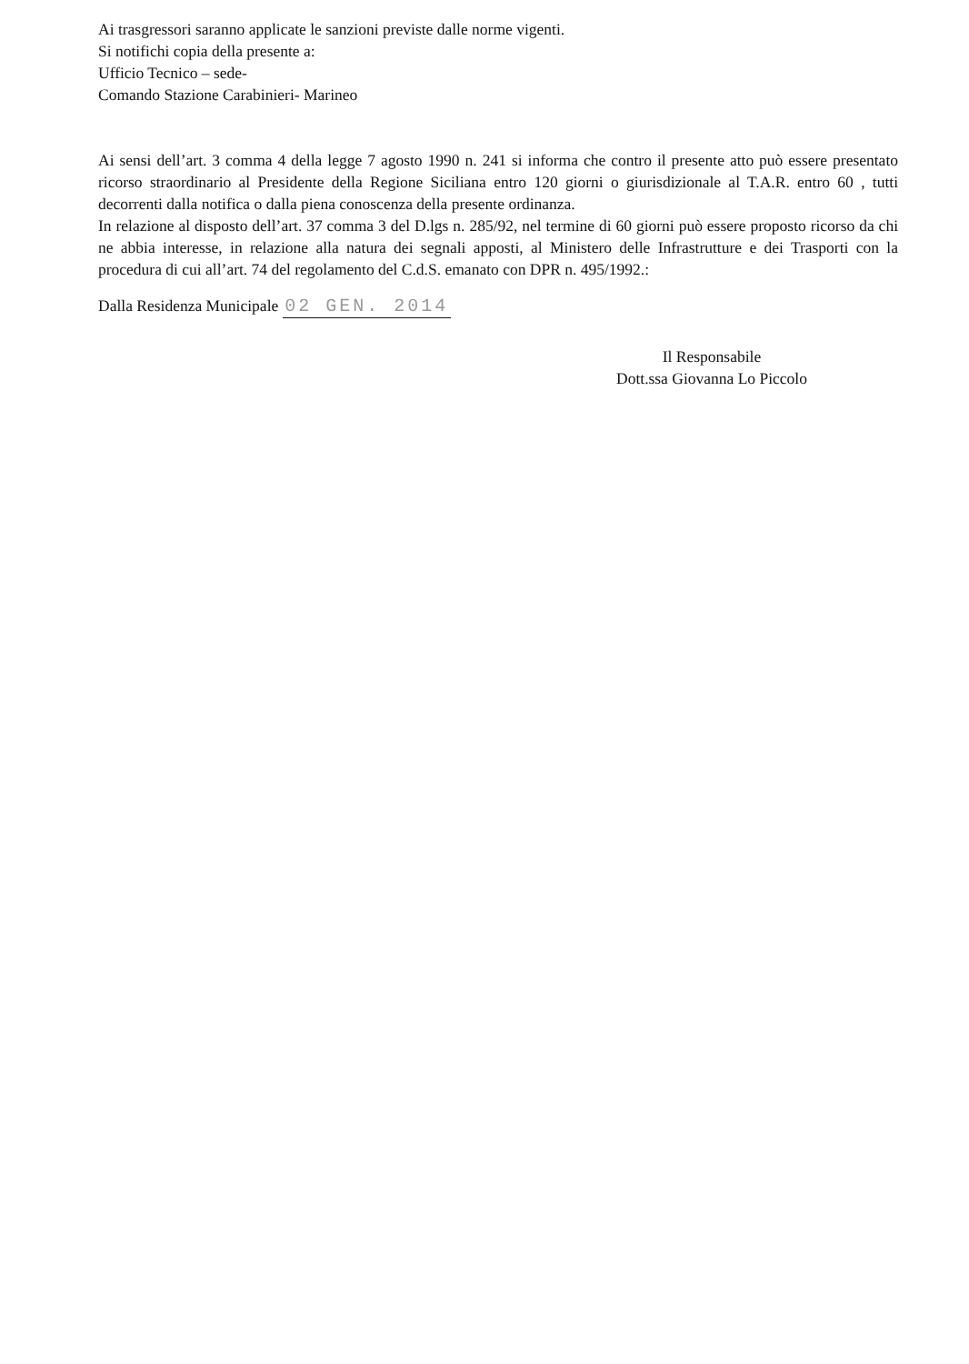Ai trasgressori saranno applicate le sanzioni previste dalle norme vigenti.
Si notifichi copia della presente a:
Ufficio Tecnico – sede-
Comando Stazione Carabinieri- Marineo
Ai sensi dell’art. 3 comma 4 della legge 7 agosto 1990 n. 241 si informa che contro il presente atto può essere presentato ricorso straordinario al Presidente della Regione Siciliana entro 120 giorni o giurisdizionale al T.A.R. entro 60 , tutti decorrenti dalla notifica o dalla piena conoscenza della presente ordinanza.
In relazione al disposto dell’art. 37 comma 3 del D.lgs n. 285/92, nel termine di 60 giorni può essere proposto ricorso da chi ne abbia interesse, in relazione alla natura dei segnali apposti, al Ministero delle Infrastrutture e dei Trasporti con la procedura di cui all’art. 74 del regolamento del C.d.S. emanato con DPR n. 495/1992.:
Dalla Residenza Municipale 02 GEN. 2014
Il Responsabile
Dott.ssa Giovanna Lo Piccolo